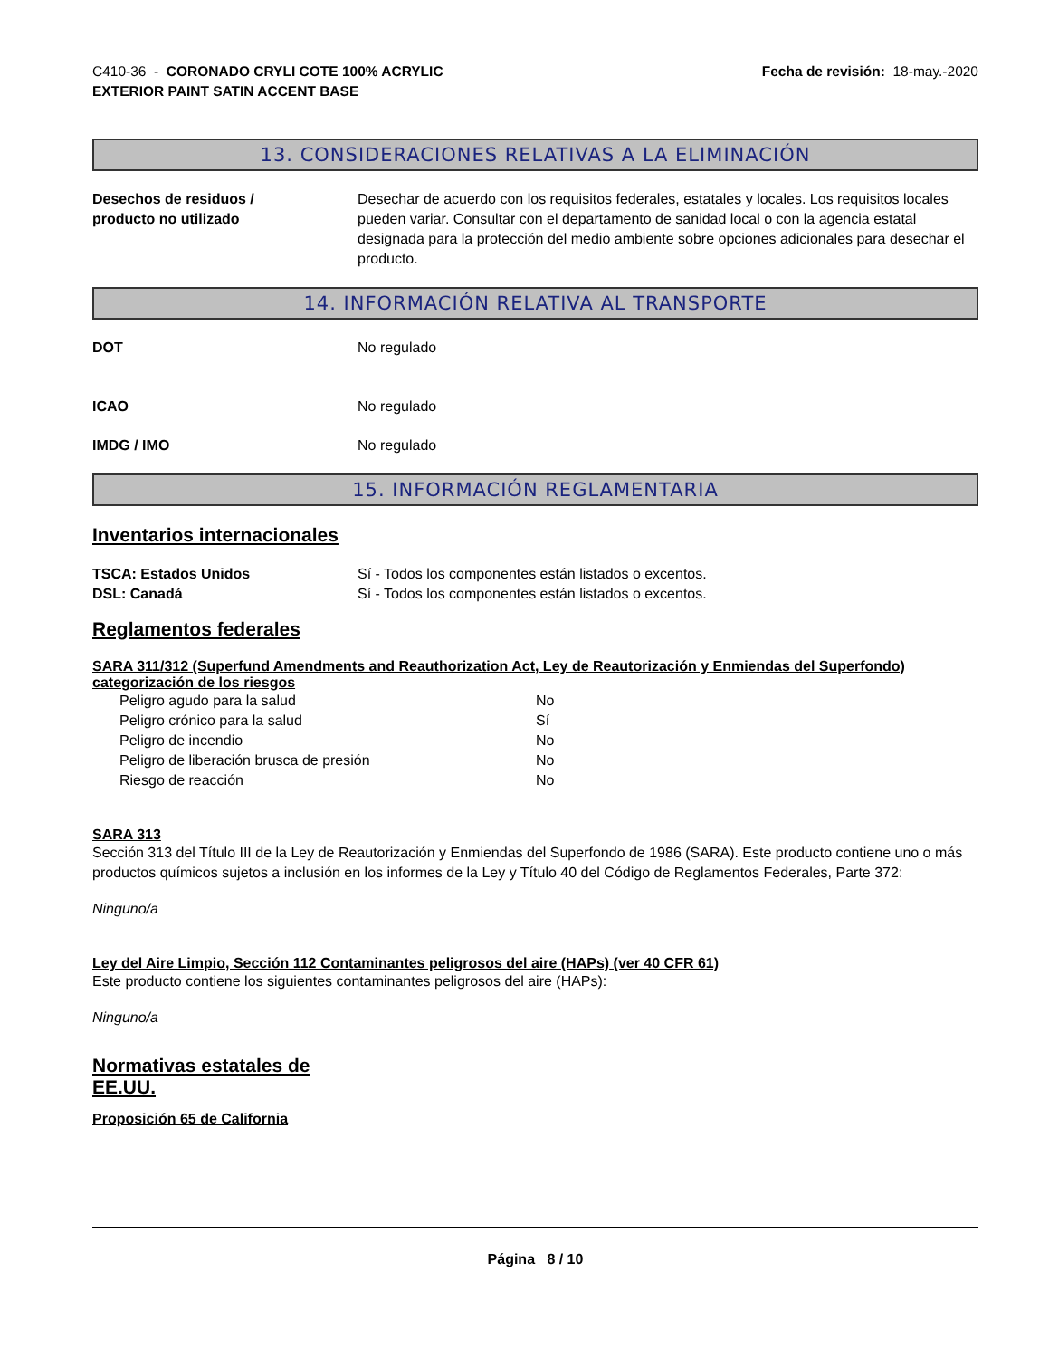C410-36 - CORONADO CRYLI COTE 100% ACRYLIC
EXTERIOR PAINT SATIN ACCENT BASE
Fecha de revisión: 18-may.-2020
13. CONSIDERACIONES RELATIVAS A LA ELIMINACIÓN
Desechos de residuos /
producto no utilizado
Desechar de acuerdo con los requisitos federales, estatales y locales. Los requisitos locales pueden variar. Consultar con el departamento de sanidad local o con la agencia estatal designada para la protección del medio ambiente sobre opciones adicionales para desechar el producto.
14. INFORMACIÓN RELATIVA AL TRANSPORTE
DOT No regulado
ICAO No regulado
IMDG / IMO No regulado
15. INFORMACIÓN REGLAMENTARIA
Inventarios internacionales
TSCA: Estados Unidos Sí - Todos los componentes están listados o excentos.
DSL: Canadá Sí - Todos los componentes están listados o excentos.
Reglamentos federales
SARA 311/312 (Superfund Amendments and Reauthorization Act, Ley de Reautorización y Enmiendas del Superfondo) categorización de los riesgos
Peligro agudo para la salud No
Peligro crónico para la salud Sí
Peligro de incendio No
Peligro de liberación brusca de presión No
Riesgo de reacción No
SARA 313
Sección 313 del Título III de la Ley de Reautorización y Enmiendas del Superfondo de 1986 (SARA). Este producto contiene uno o más productos químicos sujetos a inclusión en los informes de la Ley y Título 40 del Código de Reglamentos Federales, Parte 372:
Ninguno/a
Ley del Aire Limpio, Sección 112 Contaminantes peligrosos del aire (HAPs) (ver 40 CFR 61)
Este producto contiene los siguientes contaminantes peligrosos del aire (HAPs):
Ninguno/a
Normativas estatales de
EE.UU.
Proposición 65 de California
Página 8 / 10